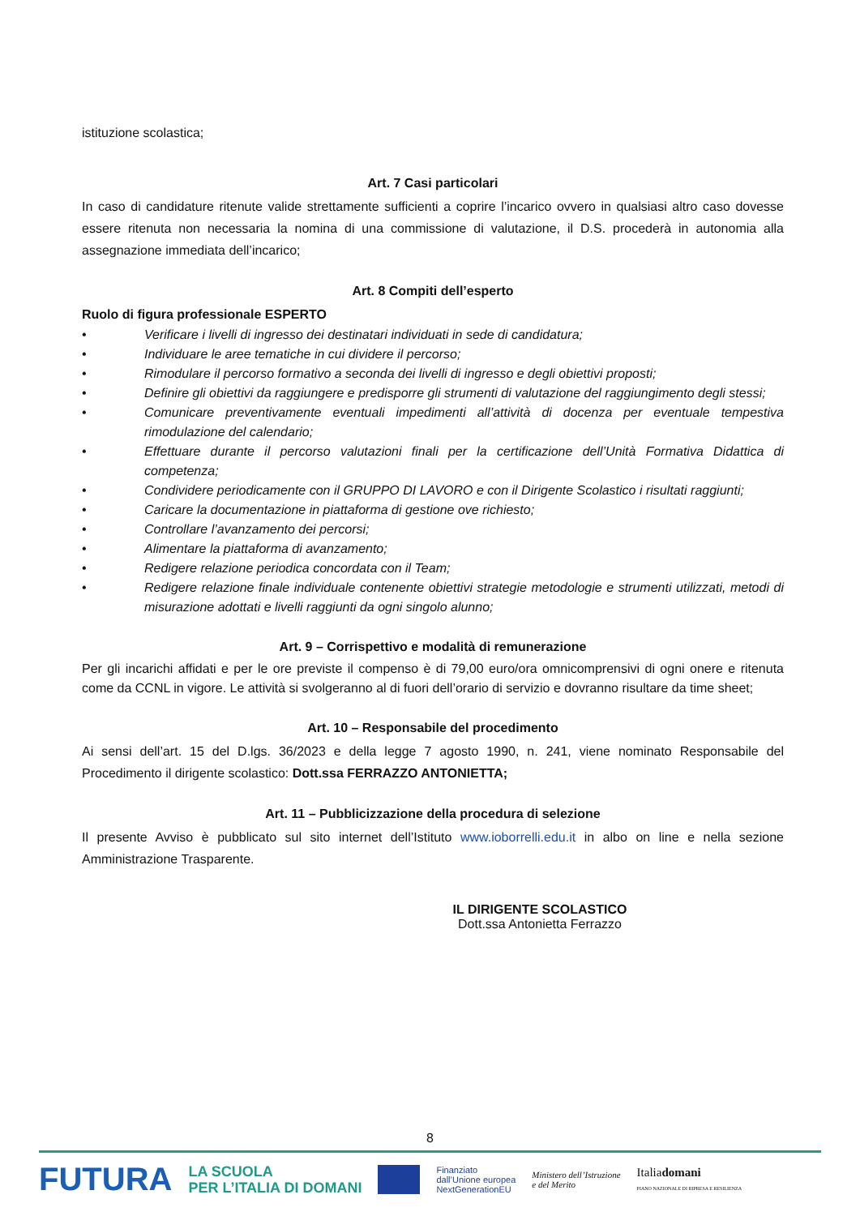istituzione scolastica;
Art. 7 Casi particolari
In caso di candidature ritenute valide strettamente sufficienti a coprire l’incarico ovvero in qualsiasi altro caso dovesse essere ritenuta non necessaria la nomina di una commissione di valutazione, il D.S. procederà in autonomia alla assegnazione immediata dell’incarico;
Art. 8 Compiti dell’esperto
Ruolo di figura professionale ESPERTO
• Verificare i livelli di ingresso dei destinatari individuati in sede di candidatura;
• Individuare le aree tematiche in cui dividere il percorso;
• Rimodulare il percorso formativo a seconda dei livelli di ingresso e degli obiettivi proposti;
• Definire gli obiettivi da raggiungere e predisporre gli strumenti di valutazione del raggiungimento degli stessi;
• Comunicare preventivamente eventuali impedimenti all’attività di docenza per eventuale tempestiva rimodulazione del calendario;
• Effettuare durante il percorso valutazioni finali per la certificazione dell’Unità Formativa Didattica di competenza;
• Condividere periodicamente con il GRUPPO DI LAVORO e con il Dirigente Scolastico i risultati raggiunti;
• Caricare la documentazione in piattaforma di gestione ove richiesto;
• Controllare l’avanzamento dei percorsi;
• Alimentare la piattaforma di avanzamento;
• Redigere relazione periodica concordata con il Team;
• Redigere relazione finale individuale contenente obiettivi strategie metodologie e strumenti utilizzati, metodi di misurazione adottati e livelli raggiunti da ogni singolo alunno;
Art. 9 – Corrispettivo e modalità di remunerazione
Per gli incarichi affidati e per le ore previste il compenso è di 79,00 euro/ora omnicomprensivi di ogni onere e ritenuta come da CCNL in vigore. Le attività si svolgeranno al di fuori dell’orario di servizio e dovranno risultare da time sheet;
Art. 10 – Responsabile del procedimento
Ai sensi dell’art. 15 del D.lgs. 36/2023 e della legge 7 agosto 1990, n. 241, viene nominato Responsabile del Procedimento il dirigente scolastico: Dott.ssa FERRAZZO ANTONIETTA;
Art. 11 – Pubblicizzazione della procedura di selezione
Il presente Avviso è pubblicato sul sito internet dell’Istituto www.ioborrelli.edu.it in albo on line e nella sezione Amministrazione Trasparente.
IL DIRIGENTE SCOLASTICO
Dott.ssa Antonietta Ferrazzo
8
FUTURA LA SCUOLA
PER L’ITALIA DI DOMANI Finanziato
dall’Unione europea
NextGenerationEU Ministero dell’Istruzione
e del Merito Italiadomani
PIANO NAZIONALE DI RIPRESA E RESILIENZA